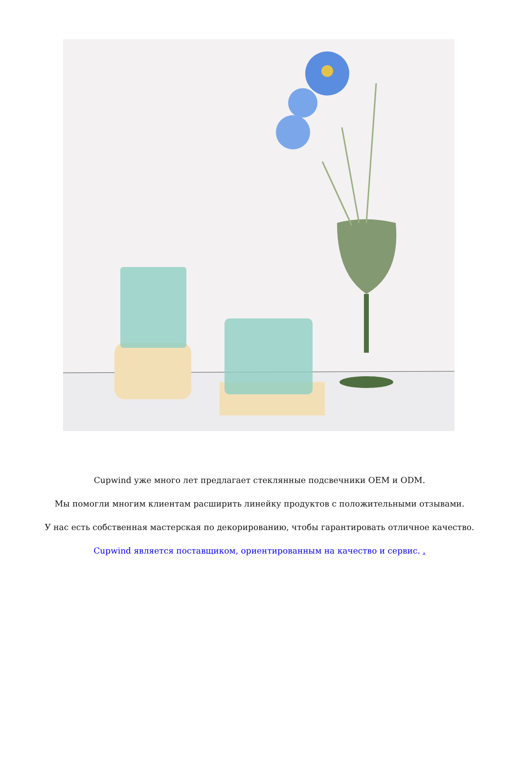Cupwind уже много лет предлагает стеклянные подсвечники OEM и ODM.
Мы помогли многим клиентам расширить линейку продуктов с положительными отзывами.
У нас есть собственная мастерская по декорированию, чтобы гарантировать отличное качество.
Cupwind является поставщиком, ориентированным на качество и сервис. .